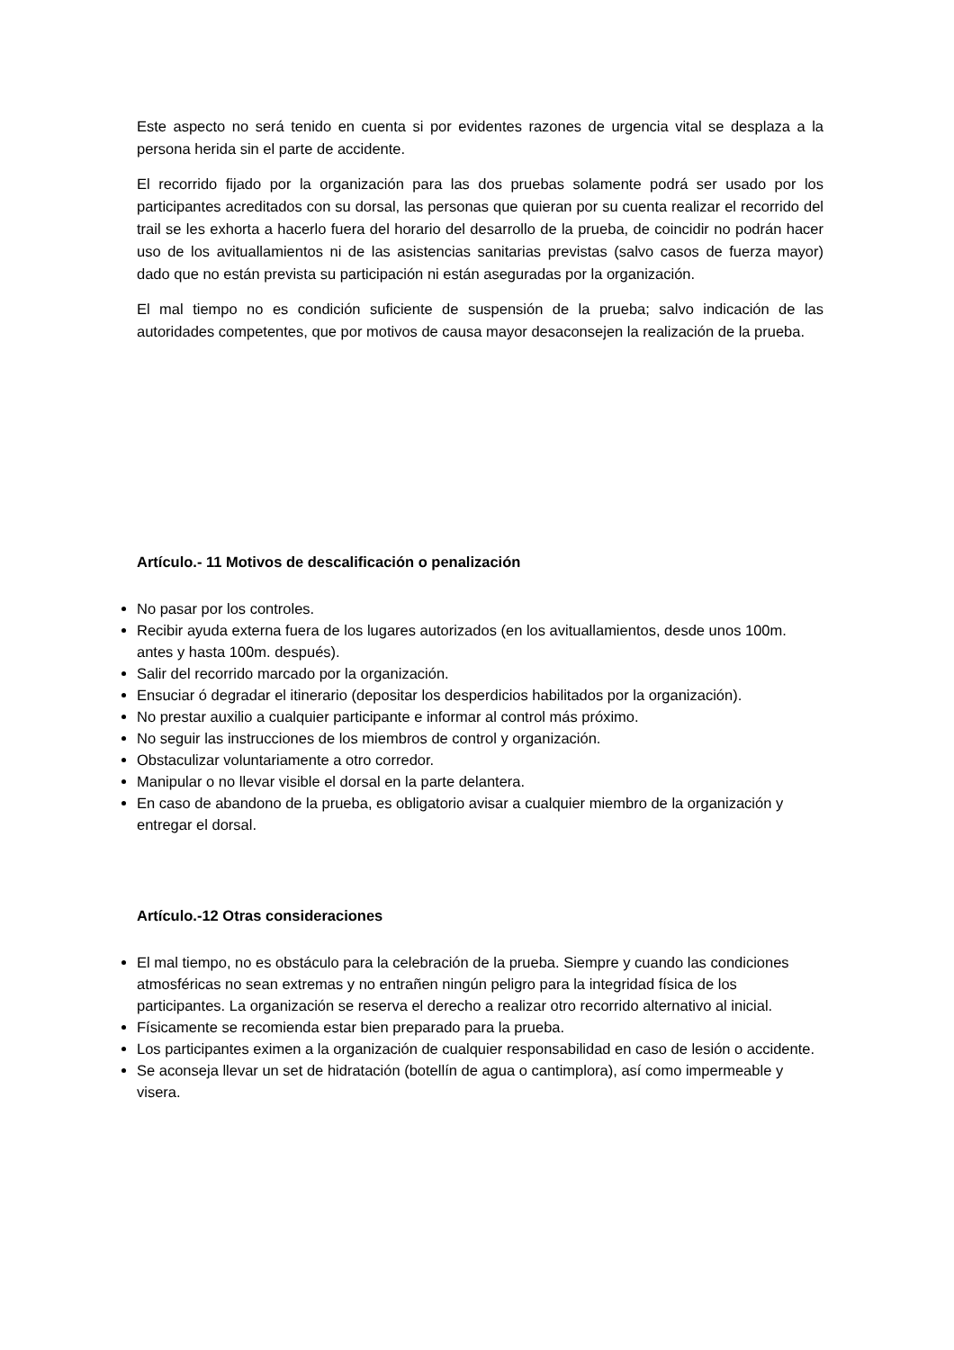Este aspecto no será tenido en cuenta si por evidentes razones de urgencia vital se desplaza a la persona herida sin el parte de accidente.
El recorrido fijado por la organización para las dos pruebas solamente podrá ser usado por los participantes acreditados con su dorsal, las personas que quieran por su cuenta realizar el recorrido del trail se les exhorta a hacerlo fuera del horario del desarrollo de la prueba, de coincidir no podrán hacer uso de los avituallamientos ni de las asistencias sanitarias previstas (salvo casos de fuerza mayor) dado que no están prevista su participación ni están aseguradas por la organización.
El mal tiempo no es condición suficiente de suspensión de la prueba; salvo indicación de las autoridades competentes, que por motivos de causa mayor desaconsejen la realización de la prueba.
Artículo.- 11 Motivos de descalificación o penalización
No pasar por los controles.
Recibir ayuda externa fuera de los lugares autorizados (en los avituallamientos, desde unos 100m. antes y hasta 100m. después).
Salir del recorrido marcado por la organización.
Ensuciar ó degradar el itinerario (depositar los desperdicios habilitados por la organización).
No prestar auxilio a cualquier participante e informar al control más próximo.
No seguir las instrucciones de los miembros de control y organización.
Obstaculizar voluntariamente a otro corredor.
Manipular o no llevar visible el dorsal en la parte delantera.
En caso de abandono de la prueba, es obligatorio avisar a cualquier miembro de la organización y entregar el dorsal.
Artículo.-12 Otras consideraciones
El mal tiempo, no es obstáculo para la celebración de la prueba. Siempre y cuando las condiciones atmosféricas no sean extremas y no entrañen ningún peligro para la integridad física de los participantes. La organización se reserva el derecho a realizar otro recorrido alternativo al inicial.
Físicamente se recomienda estar bien preparado para la prueba.
Los participantes eximen a la organización de cualquier responsabilidad en caso de lesión o accidente.
Se aconseja llevar un set de hidratación (botellín de agua o cantimplora), así como impermeable y visera.